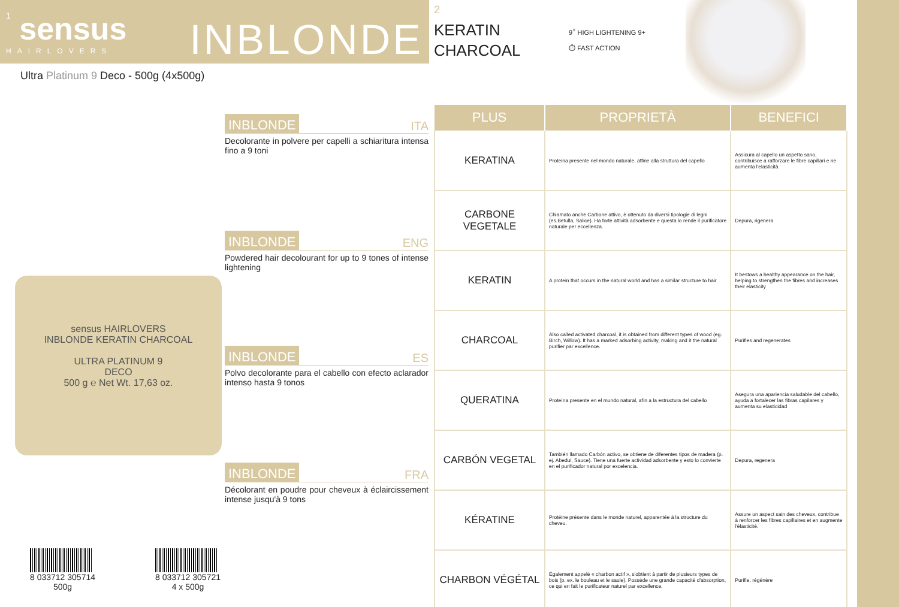1 sensus
HAIRLOVERS
INBLONDE
Ultra Platinum 9 Deco - 500g (4x500g)
sensus HAIRLOVERS
INBLONDE KERATIN CHARCOAL
ULTRA PLATINUM 9
DECO
500 g ℮ Net Wt. 17,63 oz.
INBLONDE ITA
Decolorante in polvere per capelli a schiaritura intensa fino a 9 toni
INBLONDE ENG
Powdered hair decolourant for up to 9 tones of intense lightening
INBLONDE ES
Polvo decolorante para el cabello con efecto aclarador intenso hasta 9 tonos
INBLONDE FRA
Décolorant en poudre pour cheveux à éclaircissement intense jusqu'à 9 tons
8 033712 305714
500g
8 033712 305721
4 x 500g
2
KERATIN
CHARCOAL
9<sup>+</sup> HIGH LIGHTENING 9+
⏱ FAST ACTION
| PLUS | PROPRIETÀ | BENEFICI |
| --- | --- | --- |
| KERATINA | Proteina presente nel mondo naturale, affine alla struttura del capello | Assicura al capello un aspetto sano, contribuisce a rafforzare le fibre capillari e ne aumenta l'elasticità |
| CARBONE VEGETALE | Chiamato anche Carbone attivo, è ottenuto da diversi tipologie di legni (es.Betulla, Salice). Ha forte attività adsorbente e questa lo rende il purificatore naturale per eccellenza. | Depura, rigenera |
| KERATIN | A protein that occurs in the natural world and has a similar structure to hair | It bestows a healthy appearance on the hair, helping to strengthen the fibres and increases their elasticity |
| CHARCOAL | Also called activated charcoal, it is obtained from different types of wood (eg. Birch, Willow). It has a marked adsorbing activity, making and it the natural purifier par excellence. | Purifies and regenerates |
| QUERATINA | Proteína presente en el mundo natural, afín a la estructura del cabello | Asegura una apariencia saludable del cabello, ayuda a fortalecer las fibras capilares y aumenta su elasticidad |
| CARBÓN VEGETAL | También llamado Carbón activo, se obtiene de diferentes tipos de madera (p. ej. Abedul, Sauce). Tiene una fuerte actividad adsorbente y esto lo convierte en el purificador natural por excelencia. | Depura, regenera |
| KÉRATINE | Protéine présente dans le monde naturel, apparentée à la structure du cheveu. | Assure un aspect sain des cheveux, contribue à renforcer les fibres capillaires et en augmente l'élasticité. |
| CHARBON VÉGÉTAL | Également appelé « charbon actif », s'obtient à partir de plusieurs types de bois (p. ex. le bouleau et le saule). Possède une grande capacité d'absorption, ce qui en fait le purificateur naturel par excellence. | Purifie, régénère |